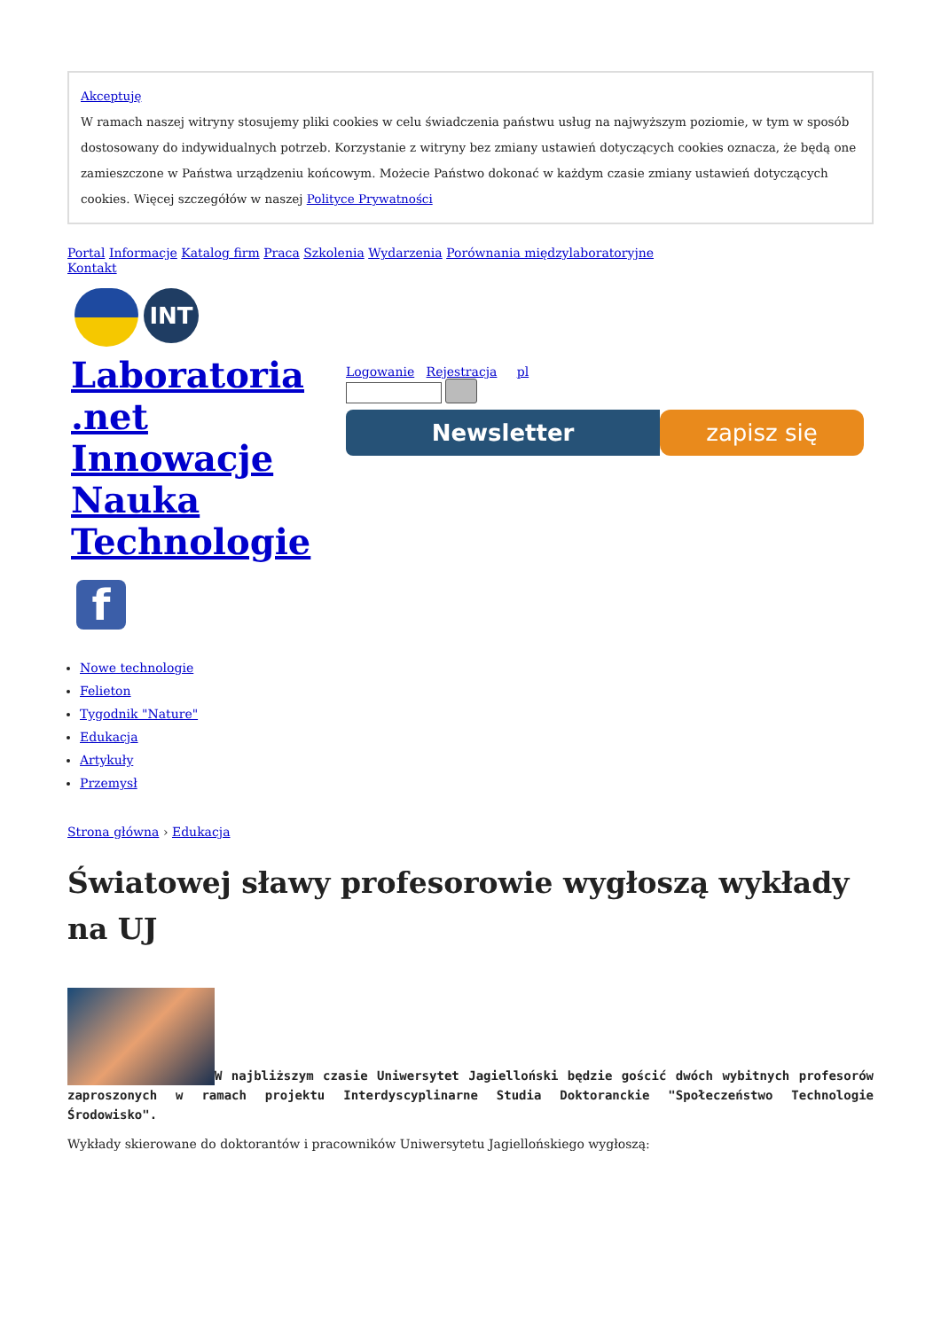Akceptuję
W ramach naszej witryny stosujemy pliki cookies w celu świadczenia państwu usług na najwyższym poziomie, w tym w sposób dostosowany do indywidualnych potrzeb. Korzystanie z witryny bez zmiany ustawień dotyczących cookies oznacza, że będą one zamieszczone w Państwa urządzeniu końcowym. Możecie Państwo dokonać w każdym czasie zmiany ustawień dotyczących cookies. Więcej szczegółów w naszej Polityce Prywatności
Portal Informacje Katalog firm Praca Szkolenia Wydarzenia Porównania międzylaboratoryjne
Kontakt
INT
Laboratoria .net Innowacje Nauka Technologie
f
Logowanie Rejestracja pl
Newsletter zapisz się
Nowe technologie
Felieton
Tygodnik "Nature"
Edukacja
Artykuły
Przemysł
Strona główna › Edukacja
Światowej sławy profesorowie wygłoszą wykłady na UJ
W najbliższym czasie Uniwersytet Jagielloński będzie gościć dwóch wybitnych profesorów zaproszonych w ramach projektu Interdyscyplinarne Studia Doktoranckie "Społeczeństwo Technologie Środowisko".
Wykłady skierowane do doktorantów i pracowników Uniwersytetu Jagiellońskiego wygłoszą: